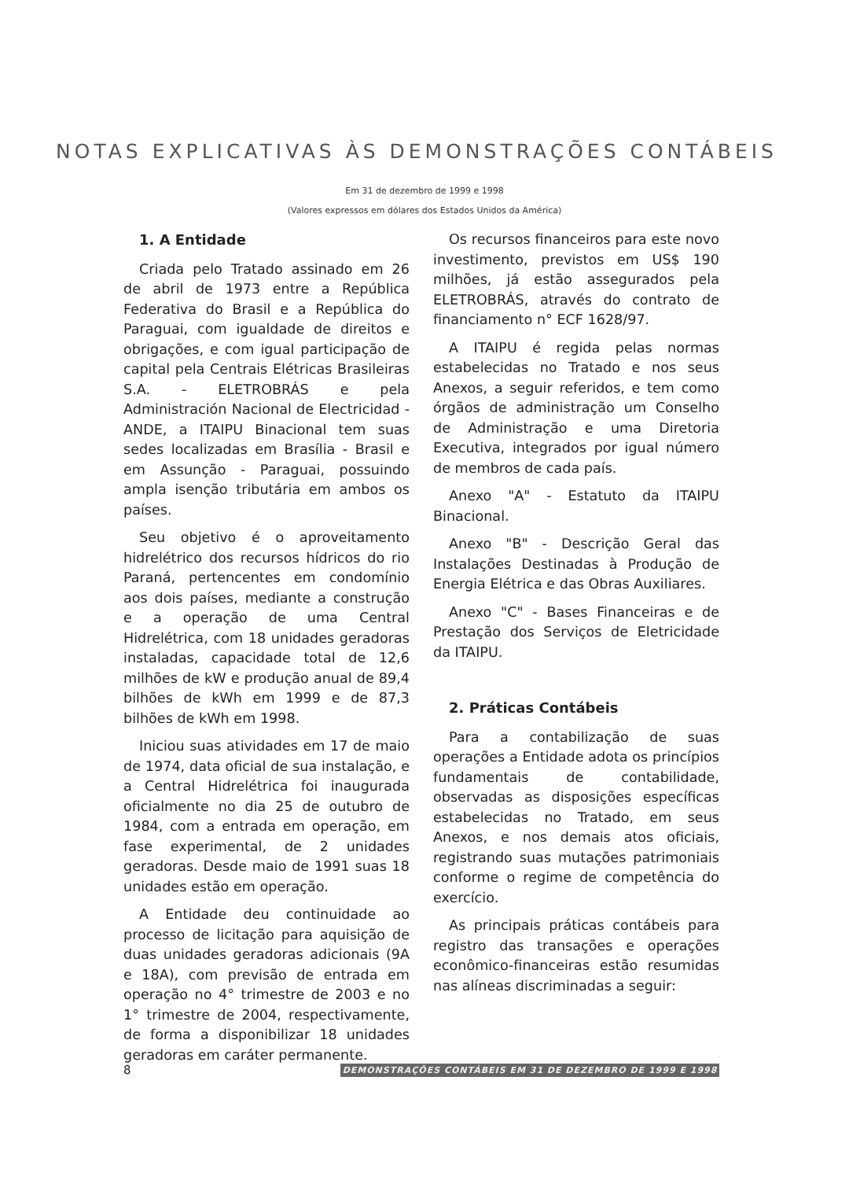NOTAS EXPLICATIVAS ÀS DEMONSTRAÇÕES CONTÁBEIS
Em 31 de dezembro de 1999 e 1998
(Valores expressos em dólares dos Estados Unidos da América)
1. A Entidade
Criada pelo Tratado assinado em 26 de abril de 1973 entre a República Federativa do Brasil e a República do Paraguai, com igualdade de direitos e obrigações, e com igual participação de capital pela Centrais Elétricas Brasileiras S.A. - ELETROBRÁS e pela Administración Nacional de Electricidad - ANDE, a ITAIPU Binacional tem suas sedes localizadas em Brasília - Brasil e em Assunção - Paraguai, possuindo ampla isenção tributária em ambos os países.
Seu objetivo é o aproveitamento hidrelétrico dos recursos hídricos do rio Paraná, pertencentes em condomínio aos dois países, mediante a construção e a operação de uma Central Hidrelétrica, com 18 unidades geradoras instaladas, capacidade total de 12,6 milhões de kW e produção anual de 89,4 bilhões de kWh em 1999 e de 87,3 bilhões de kWh em 1998.
Iniciou suas atividades em 17 de maio de 1974, data oficial de sua instalação, e a Central Hidrelétrica foi inaugurada oficialmente no dia 25 de outubro de 1984, com a entrada em operação, em fase experimental, de 2 unidades geradoras. Desde maio de 1991 suas 18 unidades estão em operação.
A Entidade deu continuidade ao processo de licitação para aquisição de duas unidades geradoras adicionais (9A e 18A), com previsão de entrada em operação no 4° trimestre de 2003 e no 1° trimestre de 2004, respectivamente, de forma a disponibilizar 18 unidades geradoras em caráter permanente.
Os recursos financeiros para este novo investimento, previstos em US$ 190 milhões, já estão assegurados pela ELETROBRÁS, através do contrato de financiamento n° ECF 1628/97.
A ITAIPU é regida pelas normas estabelecidas no Tratado e nos seus Anexos, a seguir referidos, e tem como órgãos de administração um Conselho de Administração e uma Diretoria Executiva, integrados por igual número de membros de cada país.
Anexo "A" - Estatuto da ITAIPU Binacional.
Anexo "B" - Descrição Geral das Instalações Destinadas à Produção de Energia Elétrica e das Obras Auxiliares.
Anexo "C" - Bases Financeiras e de Prestação dos Serviços de Eletricidade da ITAIPU.
2. Práticas Contábeis
Para a contabilização de suas operações a Entidade adota os princípios fundamentais de contabilidade, observadas as disposições específicas estabelecidas no Tratado, em seus Anexos, e nos demais atos oficiais, registrando suas mutações patrimoniais conforme o regime de competência do exercício.
As principais práticas contábeis para registro das transações e operações econômico-financeiras estão resumidas nas alíneas discriminadas a seguir:
8 DEMONSTRAÇÕES CONTÁBEIS EM 31 DE DEZEMBRO DE 1999 E 1998